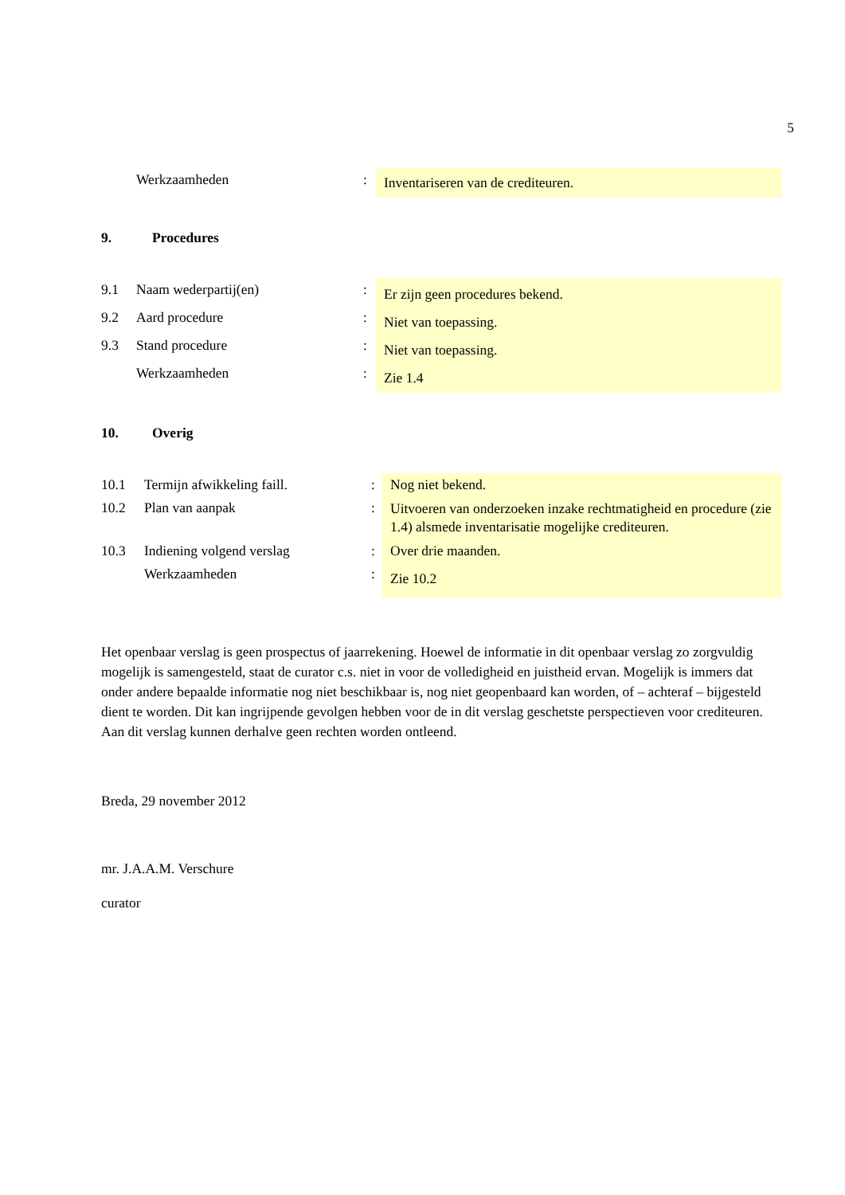5
| | Werkzaamheden | : | Inventariseren van de crediteuren. |
9. Procedures
| 9.1 | Naam wederpartij(en) | : | Er zijn geen procedures bekend. |
| 9.2 | Aard procedure | : | Niet van toepassing. |
| 9.3 | Stand procedure | : | Niet van toepassing. |
| | Werkzaamheden | : | Zie 1.4 |
10. Overig
| 10.1 | Termijn afwikkeling faill. | : | Nog niet bekend. |
| 10.2 | Plan van aanpak | : | Uitvoeren van onderzoeken inzake rechtmatigheid en procedure (zie 1.4) alsmede inventarisatie mogelijke crediteuren. |
| 10.3 | Indiening volgend verslag | : | Over drie maanden. |
| | Werkzaamheden | : | Zie 10.2 |
Het openbaar verslag is geen prospectus of jaarrekening. Hoewel de informatie in dit openbaar verslag zo zorgvuldig mogelijk is samengesteld, staat de curator c.s. niet in voor de volledigheid en juistheid ervan. Mogelijk is immers dat onder andere bepaalde informatie nog niet beschikbaar is, nog niet geopenbaard kan worden, of – achteraf – bijgesteld dient te worden. Dit kan ingrijpende gevolgen hebben voor de in dit verslag geschetste perspectieven voor crediteuren. Aan dit verslag kunnen derhalve geen rechten worden ontleend.
Breda, 29 november 2012
mr. J.A.A.M. Verschure
curator